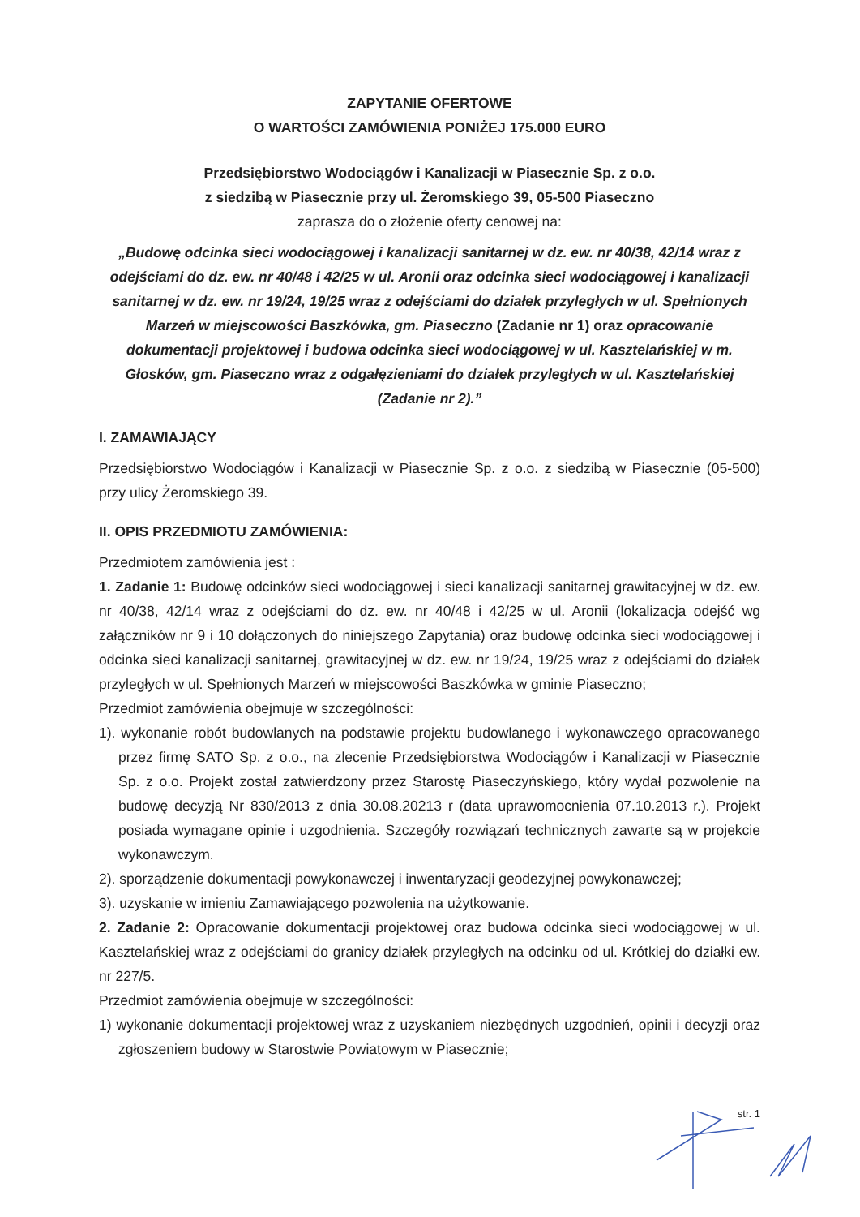ZAPYTANIE OFERTOWE
O WARTOŚCI ZAMÓWIENIA PONIŻEJ 175.000 EURO
Przedsiębiorstwo Wodociągów i Kanalizacji w Piasecznie Sp. z o.o.
z siedzibą w Piasecznie przy ul. Żeromskiego 39, 05-500 Piaseczno
zaprasza do o złożenie oferty cenowej na:
„Budowę odcinka sieci wodociągowej i kanalizacji sanitarnej w dz. ew. nr 40/38, 42/14 wraz z odejściami do dz. ew. nr 40/48 i 42/25 w ul. Aronii oraz odcinka sieci wodociągowej i kanalizacji sanitarnej w dz. ew. nr 19/24, 19/25 wraz z odejściami do działek przyległych w ul. Spełnionych Marzeń w miejscowości Baszkówka, gm. Piaseczno (Zadanie nr 1) oraz opracowanie dokumentacji projektowej i budowa odcinka sieci wodociągowej w ul. Kasztelańskiej w m. Głosków, gm. Piaseczno wraz z odgałęzieniami do działek przyległych w ul. Kasztelańskiej (Zadanie nr 2).”
I. ZAMAWIAJĄCY
Przedsiębiorstwo Wodociągów i Kanalizacji w Piasecznie Sp. z o.o. z siedzibą w Piasecznie (05-500) przy ulicy Żeromskiego 39.
II. OPIS PRZEDMIOTU ZAMÓWIENIA:
Przedmiotem zamówienia jest :
1. Zadanie 1: Budowę odcinków sieci wodociągowej i sieci kanalizacji sanitarnej grawitacyjnej w dz. ew. nr 40/38, 42/14 wraz z odejściami do dz. ew. nr 40/48 i 42/25 w ul. Aronii (lokalizacja odejść wg załączników nr 9 i 10 dołączonych do niniejszego Zapytania) oraz budowę odcinka sieci wodociągowej i odcinka sieci kanalizacji sanitarnej, grawitacyjnej w dz. ew. nr 19/24, 19/25 wraz z odejściami do działek przyległych w ul. Spełnionych Marzeń w miejscowości Baszkówka w gminie Piaseczno;
Przedmiot zamówienia obejmuje w szczególności:
1). wykonanie robót budowlanych na podstawie projektu budowlanego i wykonawczego opracowanego przez firmę SATO Sp. z o.o., na zlecenie Przedsiębiorstwa Wodociągów i Kanalizacji w Piasecznie Sp. z o.o. Projekt został zatwierdzony przez Starostę Piaseczyńskiego, który wydał pozwolenie na budowę decyzją Nr 830/2013 z dnia 30.08.20213 r (data uprawomocnienia 07.10.2013 r.). Projekt posiada wymagane opinie i uzgodnienia. Szczegóły rozwiązań technicznych zawarte są w projekcie wykonawczym.
2). sporządzenie dokumentacji powykonawczej i inwentaryzacji geodezyjnej powykonawczej;
3). uzyskanie w imieniu Zamawiającego pozwolenia na użytkowanie.
2. Zadanie 2: Opracowanie dokumentacji projektowej oraz budowa odcinka sieci wodociągowej w ul. Kasztelańskiej wraz z odejściami do granicy działek przyległych na odcinku od ul. Krótkiej do działki ew. nr 227/5.
Przedmiot zamówienia obejmuje w szczególności:
1) wykonanie dokumentacji projektowej wraz z uzyskaniem niezbędnych uzgodnień, opinii i decyzji oraz zgłoszeniem budowy w Starostwie Powiatowym w Piasecznie;
str. 1